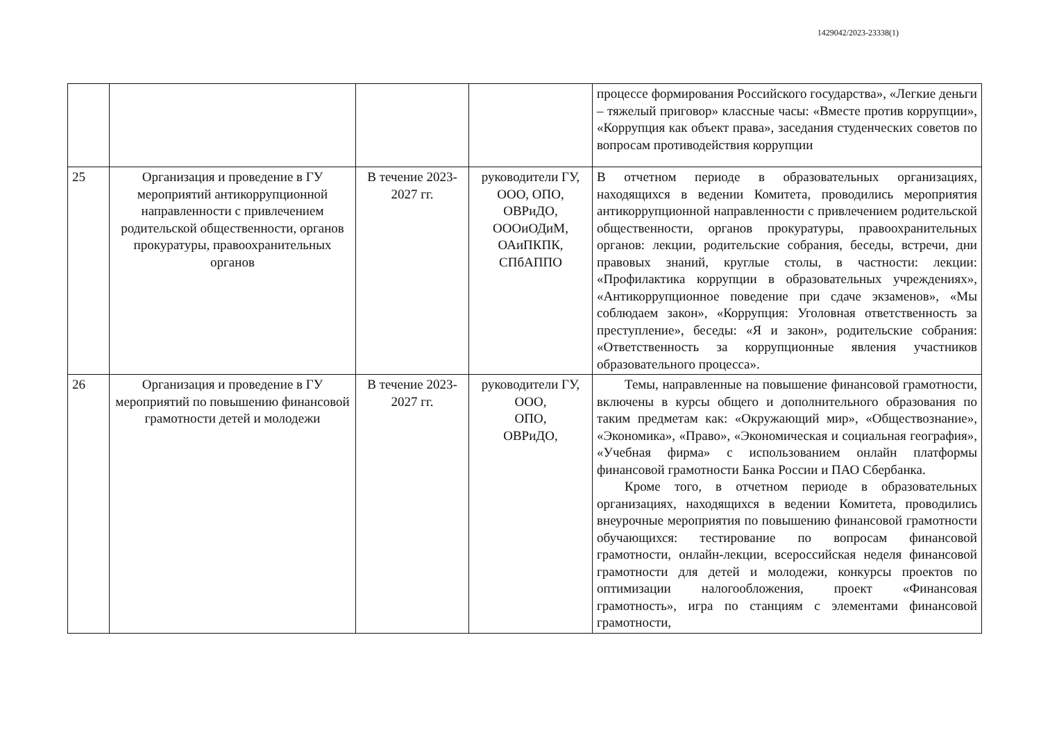1429042/2023-23338(1)
| | | | | процессе формирования Российского государства», «Легкие деньги – тяжелый приговор» классные часы: «Вместе против коррупции», «Коррупция как объект права», заседания студенческих советов по вопросам противодействия коррупции |
| 25 | Организация и проведение в ГУ мероприятий антикоррупционной направленности с привлечением родительской общественности, органов прокуратуры, правоохранительных органов | В течение 2023-2027 гг. | руководители ГУ, ООО, ОПО, ОВРиДО, ОООиОДиМ, ОАиПКПК, СПбАППО | В отчетном периоде в образовательных организациях, находящихся в ведении Комитета, проводились мероприятия антикоррупционной направленности с привлечением родительской общественности, органов прокуратуры, правоохранительных органов: лекции, родительские собрания, беседы, встречи, дни правовых знаний, круглые столы, в частности: лекции: «Профилактика коррупции в образовательных учреждениях», «Антикоррупционное поведение при сдаче экзаменов», «Мы соблюдаем закон», «Коррупция: Уголовная ответственность за преступление», беседы: «Я и закон», родительские собрания: «Ответственность за коррупционные явления участников образовательного процесса». |
| 26 | Организация и проведение в ГУ мероприятий по повышению финансовой грамотности детей и молодежи | В течение 2023-2027 гг. | руководители ГУ, ООО, ОПО, ОВРиДО, | Темы, направленные на повышение финансовой грамотности, включены в курсы общего и дополнительного образования по таким предметам как: «Окружающий мир», «Обществознание», «Экономика», «Право», «Экономическая и социальная география», «Учебная фирма» с использованием онлайн платформы финансовой грамотности Банка России и ПАО Сбербанка. Кроме того, в отчетном периоде в образовательных организациях, находящихся в ведении Комитета, проводились внеурочные мероприятия по повышению финансовой грамотности обучающихся: тестирование по вопросам финансовой грамотности, онлайн-лекции, всероссийская неделя финансовой грамотности для детей и молодежи, конкурсы проектов по оптимизации налогообложения, проект «Финансовая грамотность», игра по станциям с элементами финансовой грамотности, |